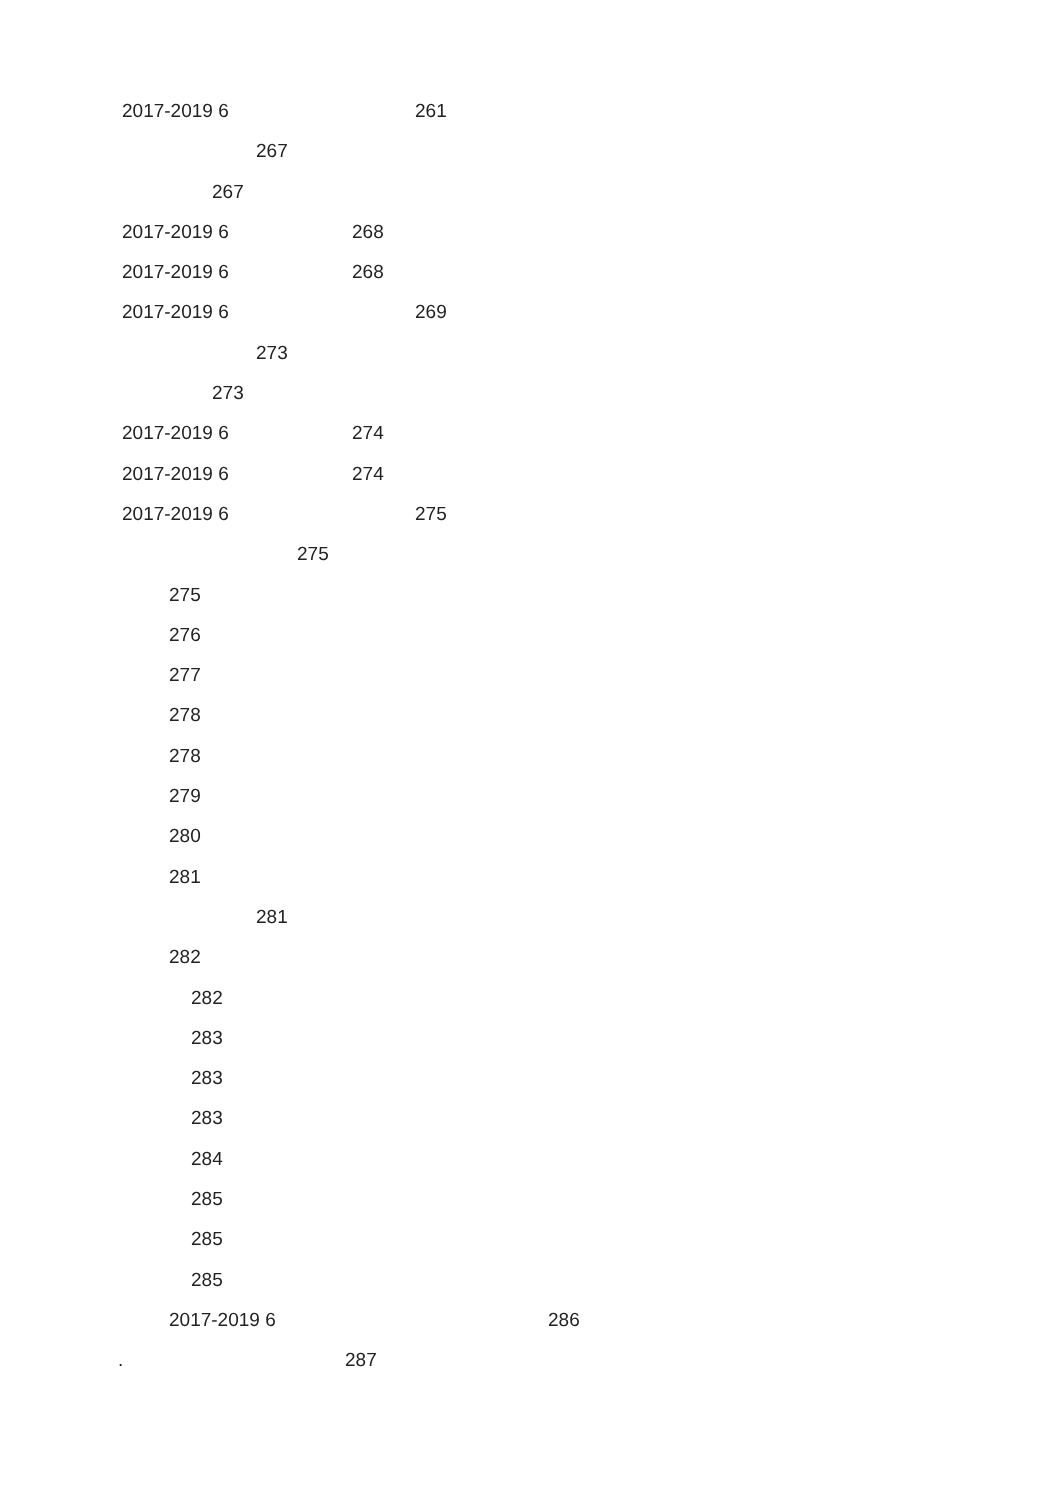2017-2019 6 261
267
267
2017-2019 6 268
2017-2019 6 268
2017-2019 6 269
273
273
2017-2019 6 274
2017-2019 6 274
2017-2019 6 275
275
275
276
277
278
278
279
280
281
281
282
282
283
283
283
284
285
285
285
2017-2019 6 286
. 287